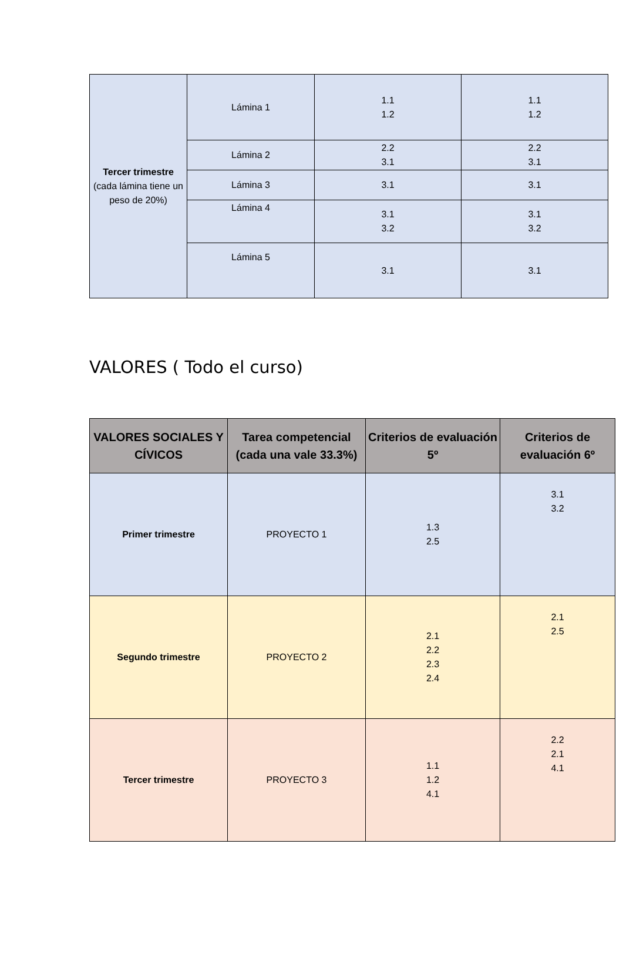| Tercer trimestre (cada lámina tiene un peso de 20%) | Lámina 1 | 1.1 1.2 | 1.1 1.2 |
| | Lámina 2 | 2.2 3.1 | 2.2 3.1 |
| | Lámina 3 | 3.1 | 3.1 |
| | Lámina 4 | 3.1 3.2 | 3.1 3.2 |
| | Lámina 5 | 3.1 | 3.1 |
VALORES ( Todo el curso)
| VALORES SOCIALES Y CÍVICOS | Tarea competencial (cada una vale 33.3%) | Criterios de evaluación 5º | Criterios de evaluación 6º |
| --- | --- | --- | --- |
| Primer trimestre | PROYECTO 1 | 1.3 2.5 | 3.1 3.2 |
| Segundo trimestre | PROYECTO 2 | 2.1 2.2 2.3 2.4 | 2.1 2.5 |
| Tercer trimestre | PROYECTO 3 | 1.1 1.2 4.1 | 2.2 2.1 4.1 |